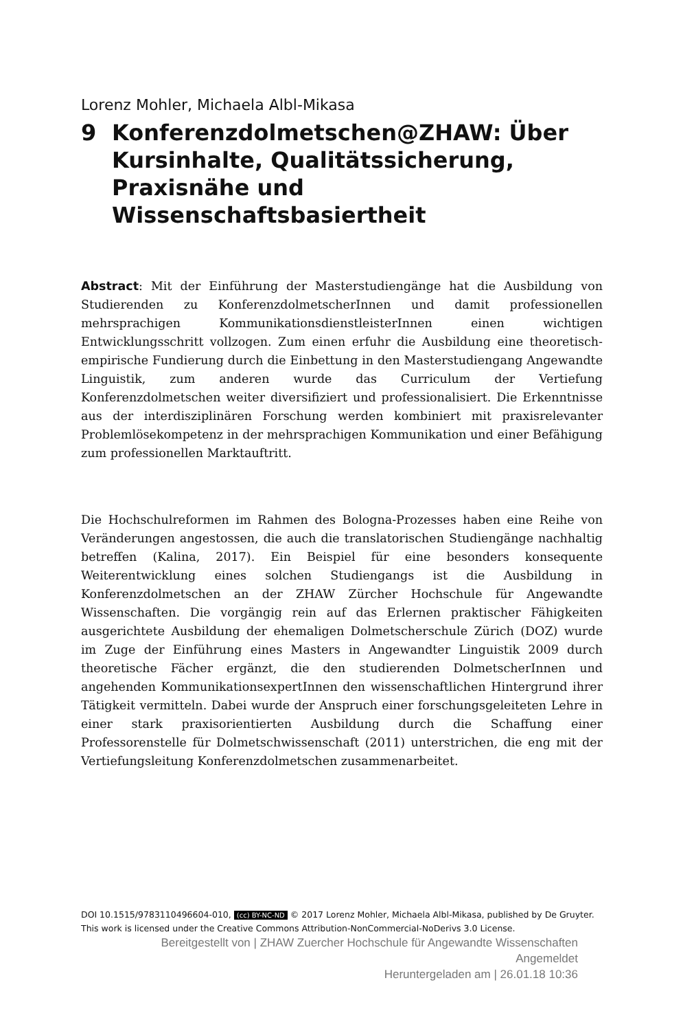Lorenz Mohler, Michaela Albl-Mikasa
9 Konferenzdolmetschen@ZHAW: Über Kursinhalte, Qualitätssicherung, Praxisnähe und Wissenschaftsbasiertheit
Abstract: Mit der Einführung der Masterstudiengänge hat die Ausbildung von Studierenden zu KonferenzdolmetscherInnen und damit professionellen mehrsprachigen KommunikationsdienstleisterInnen einen wichtigen Entwicklungsschritt vollzogen. Zum einen erfuhr die Ausbildung eine theoretisch-empirische Fundierung durch die Einbettung in den Masterstudiengang Angewandte Linguistik, zum anderen wurde das Curriculum der Vertiefung Konferenzdolmetschen weiter diversifiziert und professionalisiert. Die Erkenntnisse aus der interdisziplinären Forschung werden kombiniert mit praxisrelevanter Problemlösekompetenz in der mehrsprachigen Kommunikation und einer Befähigung zum professionellen Marktauftritt.
Die Hochschulreformen im Rahmen des Bologna-Prozesses haben eine Reihe von Veränderungen angestossen, die auch die translatorischen Studiengänge nachhaltig betreffen (Kalina, 2017). Ein Beispiel für eine besonders konsequente Weiterentwicklung eines solchen Studiengangs ist die Ausbildung in Konferenzdolmetschen an der ZHAW Zürcher Hochschule für Angewandte Wissenschaften. Die vorgängig rein auf das Erlernen praktischer Fähigkeiten ausgerichtete Ausbildung der ehemaligen Dolmetscherschule Zürich (DOZ) wurde im Zuge der Einführung eines Masters in Angewandter Linguistik 2009 durch theoretische Fächer ergänzt, die den studierenden DolmetscherInnen und angehenden KommunikationsexpertInnen den wissenschaftlichen Hintergrund ihrer Tätigkeit vermitteln. Dabei wurde der Anspruch einer forschungsgeleiteten Lehre in einer stark praxisorientierten Ausbildung durch die Schaffung einer Professorenstelle für Dolmetschwissenschaft (2011) unterstrichen, die eng mit der Vertiefungsleitung Konferenzdolmetschen zusammenarbeitet.
DOI 10.1515/9783110496604-010, (cc) BY-NC-ND © 2017 Lorenz Mohler, Michaela Albl-Mikasa, published by De Gruyter. This work is licensed under the Creative Commons Attribution-NonCommercial-NoDerivs 3.0 License.
Bereitgestellt von | ZHAW Zuercher Hochschule für Angewandte Wissenschaften
Angemeldet
Heruntergeladen am | 26.01.18 10:36